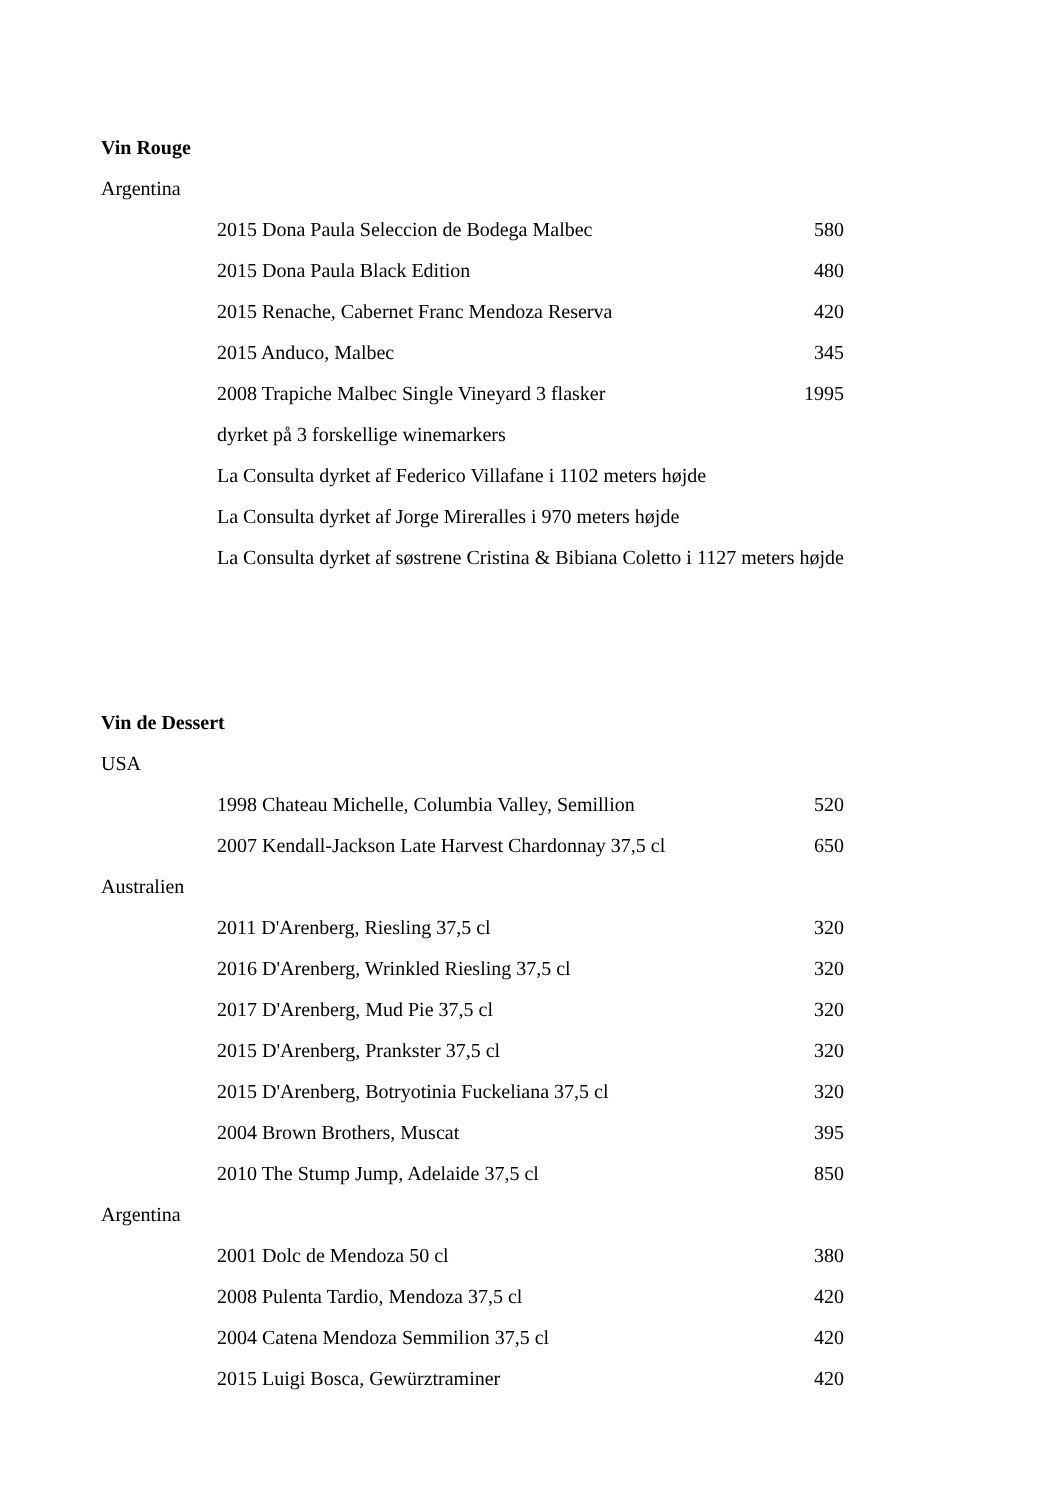| Vin Rouge | | |
| Argentina | | |
| | 2015 Dona Paula Seleccion de Bodega Malbec | 580 |
| | 2015 Dona Paula Black Edition | 480 |
| | 2015 Renache, Cabernet Franc Mendoza Reserva | 420 |
| | 2015 Anduco, Malbec | 345 |
| | 2008 Trapiche Malbec Single Vineyard 3 flasker | 1995 |
| | dyrket på 3 forskellige winemarkers | |
| | La Consulta dyrket af Federico Villafane i 1102 meters højde | |
| | La Consulta dyrket af Jorge Mireralles i 970 meters højde | |
| | La Consulta dyrket af søstrene Cristina & Bibiana Coletto i 1127 meters højde | |
| Vin de Dessert | | |
| USA | | |
| | 1998 Chateau Michelle, Columbia Valley, Semillion | 520 |
| | 2007 Kendall-Jackson Late Harvest Chardonnay 37,5 cl | 650 |
| Australien | | |
| | 2011 D'Arenberg, Riesling 37,5 cl | 320 |
| | 2016 D'Arenberg, Wrinkled Riesling 37,5 cl | 320 |
| | 2017 D'Arenberg, Mud Pie 37,5 cl | 320 |
| | 2015 D'Arenberg, Prankster 37,5 cl | 320 |
| | 2015 D'Arenberg, Botryotinia Fuckeliana 37,5 cl | 320 |
| | 2004 Brown Brothers, Muscat | 395 |
| | 2010 The Stump Jump, Adelaide 37,5 cl | 850 |
| Argentina | | |
| | 2001 Dolc de Mendoza 50 cl | 380 |
| | 2008 Pulenta Tardio, Mendoza 37,5 cl | 420 |
| | 2004 Catena Mendoza Semmilion 37,5 cl | 420 |
| | 2015 Luigi Bosca, Gewürztraminer | 420 |